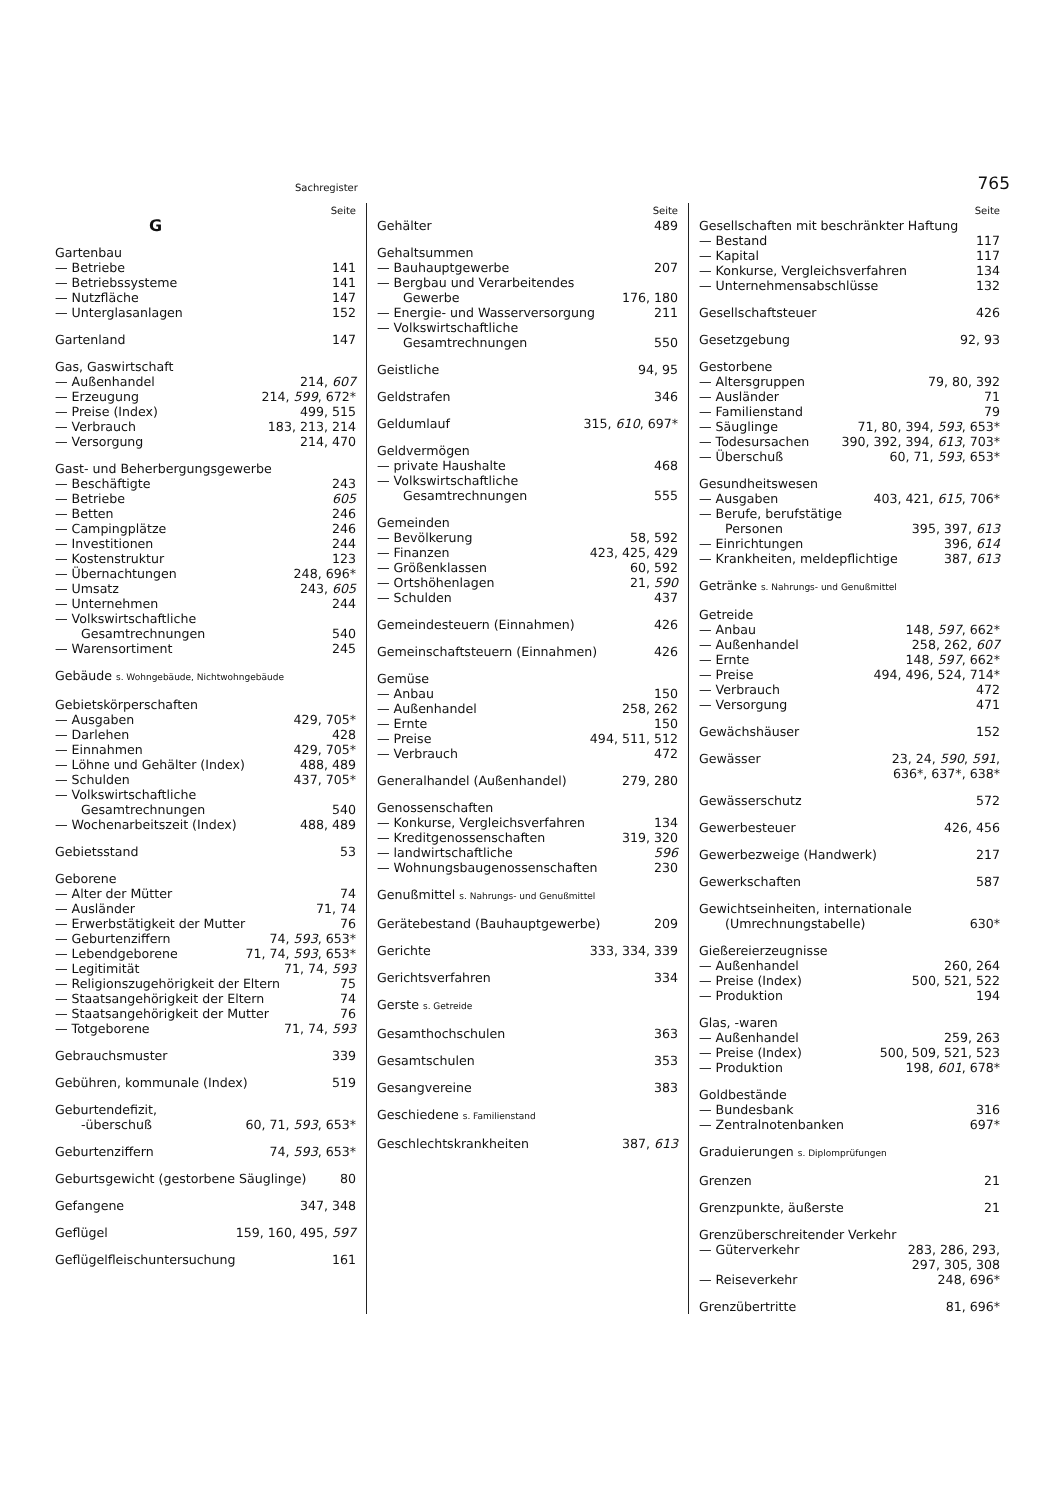Sachregister 765
Seite
G
Gartenbau
— Betriebe 141
— Betriebssysteme 141
— Nutzfläche 147
— Unterglasanlagen 152
Gartenland 147
Gas, Gaswirtschaft
— Außenhandel 214, 607
— Erzeugung 214, 599, 672*
— Preise (Index) 499, 515
— Verbrauch 183, 213, 214
— Versorgung 214, 470
Gast- und Beherbergungsgewerbe
— Beschäftigte 243
— Betriebe 605
— Betten 246
— Campingplätze 246
— Investitionen 244
— Kostenstruktur 123
— Übernachtungen 248, 696*
— Umsatz 243, 605
— Unternehmen 244
— Volkswirtschaftliche
Gesamtrechnungen 540
— Warensortiment 245
Gebäude s. Wohngebäude, Nichtwohngebäude
Gebietskörperschaften
— Ausgaben 429, 705*
— Darlehen 428
— Einnahmen 429, 705*
— Löhne und Gehälter (Index) 488, 489
— Schulden 437, 705*
— Volkswirtschaftliche
Gesamtrechnungen 540
— Wochenarbeitszeit (Index) 488, 489
Gebietsstand 53
Geborene
— Alter der Mütter 74
— Ausländer 71, 74
— Erwerbstätigkeit der Mutter 76
— Geburtenziffern 74, 593, 653*
— Lebendgeborene 71, 74, 593, 653*
— Legitimität 71, 74, 593
— Religionszugehörigkeit der Eltern 75
— Staatsangehörigkeit der Eltern 74
— Staatsangehörigkeit der Mutter 76
— Totgeborene 71, 74, 593
Gebrauchsmuster 339
Gebühren, kommunale (Index) 519
Geburtendefizit,
-überschuß 60, 71, 593, 653*
Geburtenziffern 74, 593, 653*
Geburtsgewicht (gestorbene Säuglinge) 80
Gefangene 347, 348
Geflügel 159, 160, 495, 597
Geflügelfleischuntersuchung 161
Seite
Gehälter 489
Gehaltsummen
— Bauhauptgewerbe 207
— Bergbau und Verarbeitendes
Gewerbe 176, 180
— Energie- und Wasserversorgung 211
— Volkswirtschaftliche
Gesamtrechnungen 550
Geistliche 94, 95
Geldstrafen 346
Geldumlauf 315, 610, 697*
Geldvermögen
— private Haushalte 468
— Volkswirtschaftliche
Gesamtrechnungen 555
Gemeinden
— Bevölkerung 58, 592
— Finanzen 423, 425, 429
— Größenklassen 60, 592
— Ortshöhenlagen 21, 590
— Schulden 437
Gemeindesteuern (Einnahmen) 426
Gemeinschaftsteuern (Einnahmen) 426
Gemüse
— Anbau 150
— Außenhandel 258, 262
— Ernte 150
— Preise 494, 511, 512
— Verbrauch 472
Generalhandel (Außenhandel) 279, 280
Genossenschaften
— Konkurse, Vergleichsverfahren 134
— Kreditgenossenschaften 319, 320
— landwirtschaftliche 596
— Wohnungsbaugenossenschaften 230
Genußmittel s. Nahrungs- und Genußmittel
Gerätebestand (Bauhauptgewerbe) 209
Gerichte 333, 334, 339
Gerichtsverfahren 334
Gerste s. Getreide
Gesamthochschulen 363
Gesamtschulen 353
Gesangvereine 383
Geschiedene s. Familienstand
Geschlechtskrankheiten 387, 613
Seite
Gesellschaften mit beschränkter Haftung
— Bestand 117
— Kapital 117
— Konkurse, Vergleichsverfahren 134
— Unternehmensabschlüsse 132
Gesellschaftsteuer 426
Gesetzgebung 92, 93
Gestorbene
— Altersgruppen 79, 80, 392
— Ausländer 71
— Familienstand 79
— Säuglinge 71, 80, 394, 593, 653*
— Todesursachen 390, 392, 394, 613, 703*
— Überschuß 60, 71, 593, 653*
Gesundheitswesen
— Ausgaben 403, 421, 615, 706*
— Berufe, berufstätige
Personen 395, 397, 613
— Einrichtungen 396, 614
— Krankheiten, meldepflichtige 387, 613
Getränke s. Nahrungs- und Genußmittel
Getreide
— Anbau 148, 597, 662*
— Außenhandel 258, 262, 607
— Ernte 148, 597, 662*
— Preise 494, 496, 524, 714*
— Verbrauch 472
— Versorgung 471
Gewächshäuser 152
Gewässer 23, 24, 590, 591,
636*, 637*, 638*
Gewässerschutz 572
Gewerbesteuer 426, 456
Gewerbezweige (Handwerk) 217
Gewerkschaften 587
Gewichtseinheiten, internationale
(Umrechnungstabelle) 630*
Gießereierzeugnisse
— Außenhandel 260, 264
— Preise (Index) 500, 521, 522
— Produktion 194
Glas, -waren
— Außenhandel 259, 263
— Preise (Index) 500, 509, 521, 523
— Produktion 198, 601, 678*
Goldbestände
— Bundesbank 316
— Zentralnotenbanken 697*
Graduierungen s. Diplomprüfungen
Grenzen 21
Grenzpunkte, äußerste 21
Grenzüberschreitender Verkehr
— Güterverkehr 283, 286, 293,
297, 305, 308
— Reiseverkehr 248, 696*
Grenzübertritte 81, 696*